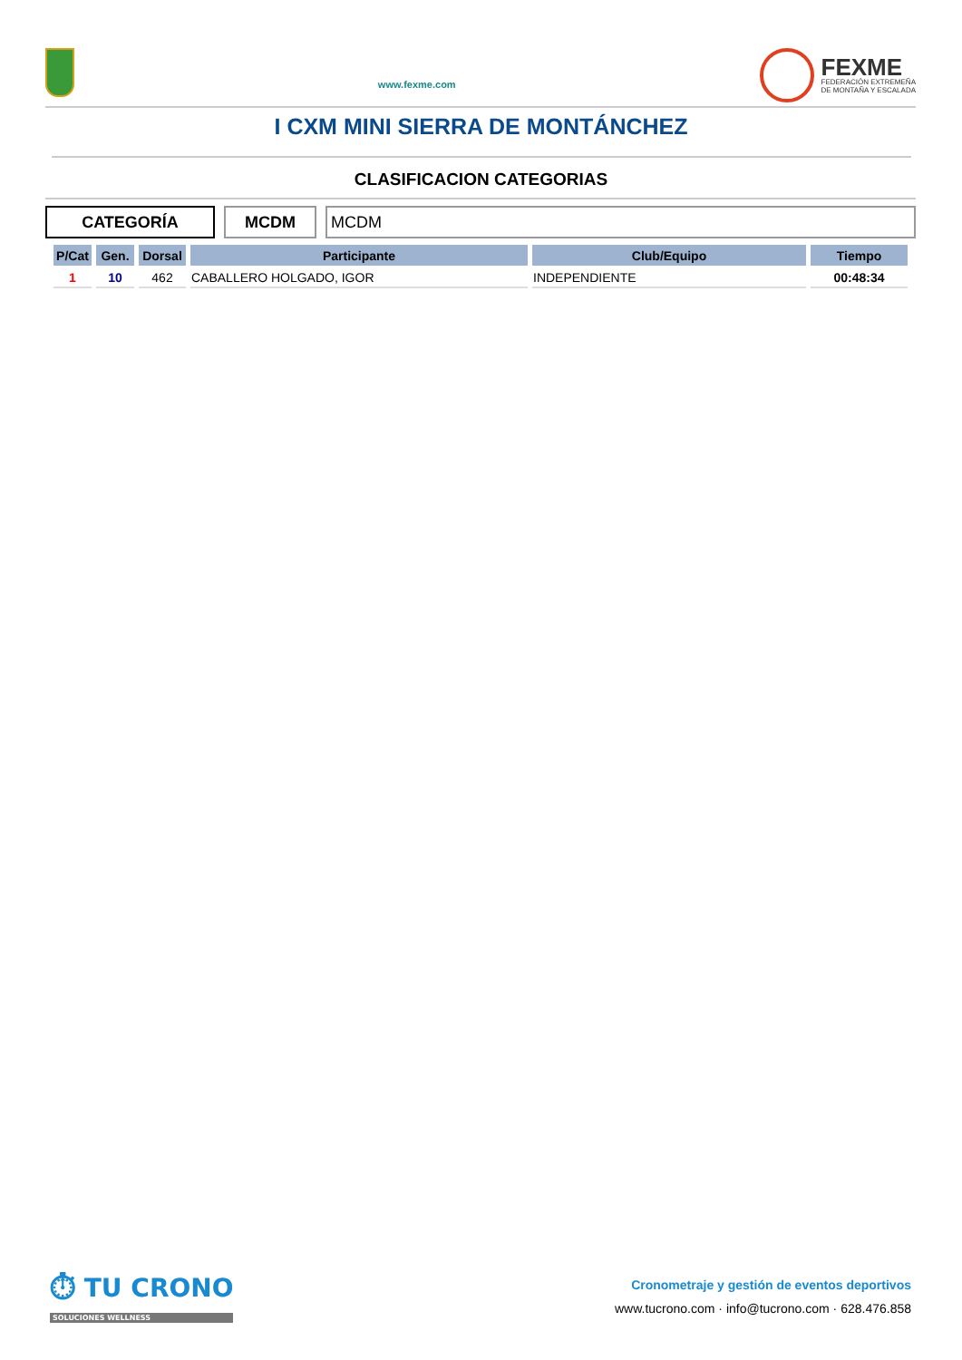www.fexme.com
FEXME
FEDERACIÓN EXTREMEÑA
DE MONTAÑA Y ESCALADA
I CXM MINI SIERRA DE MONTÁNCHEZ
CLASIFICACION CATEGORIAS
CATEGORÍA MCDM MCDM
| P/Cat | Gen. | Dorsal | Participante | Club/Equipo | Tiempo |
| --- | --- | --- | --- | --- | --- |
| 1 | 10 | 462 | CABALLERO HOLGADO, IGOR | INDEPENDIENTE | 00:48:34 |
⏱ TU CRONO
SOLUCIONES WELLNESS
Cronometraje y gestión de eventos deportivos
www.tucrono.com · info@tucrono.com · 628.476.858